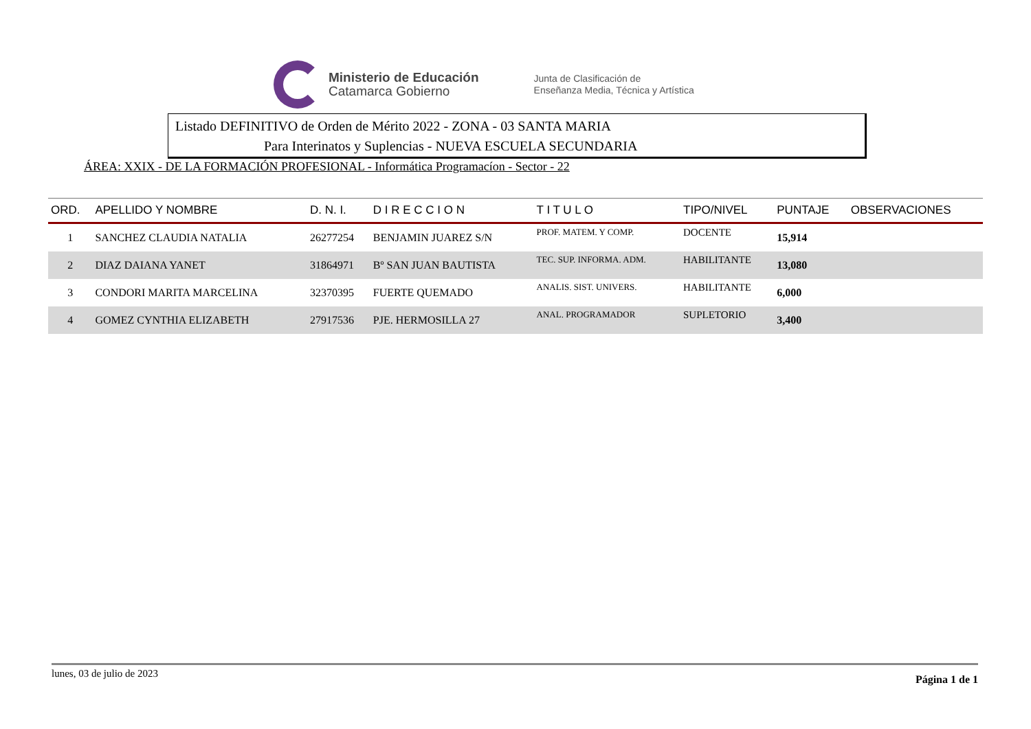Ministerio de Educación
Catamarca Gobierno
Junta de Clasificación de
Enseñanza Media, Técnica y Artística
Listado DEFINITIVO de Orden de Mérito 2022 - ZONA - 03 SANTA MARIA
Para Interinatos y Suplencias - NUEVA ESCUELA SECUNDARIA
ÁREA: XXIX - DE LA FORMACIÓN PROFESIONAL - Informática Programacíon - Sector - 22
| ORD. | APELLIDO Y NOMBRE | D. N. I. | D I R E C C I O N | T I T U L O | TIPO/NIVEL | PUNTAJE | OBSERVACIONES |
| --- | --- | --- | --- | --- | --- | --- | --- |
| 1 | SANCHEZ CLAUDIA NATALIA | 26277254 | BENJAMIN JUAREZ S/N | PROF. MATEM. Y COMP. | DOCENTE | 15,914 | |
| 2 | DIAZ DAIANA YANET | 31864971 | Bº SAN JUAN BAUTISTA | TEC. SUP. INFORMA. ADM. | HABILITANTE | 13,080 | |
| 3 | CONDORI MARITA MARCELINA | 32370395 | FUERTE QUEMADO | ANALIS. SIST. UNIVERS. | HABILITANTE | 6,000 | |
| 4 | GOMEZ CYNTHIA ELIZABETH | 27917536 | PJE. HERMOSILLA 27 | ANAL. PROGRAMADOR | SUPLETORIO | 3,400 | |
lunes, 03 de julio de 2023 Página 1 de 1